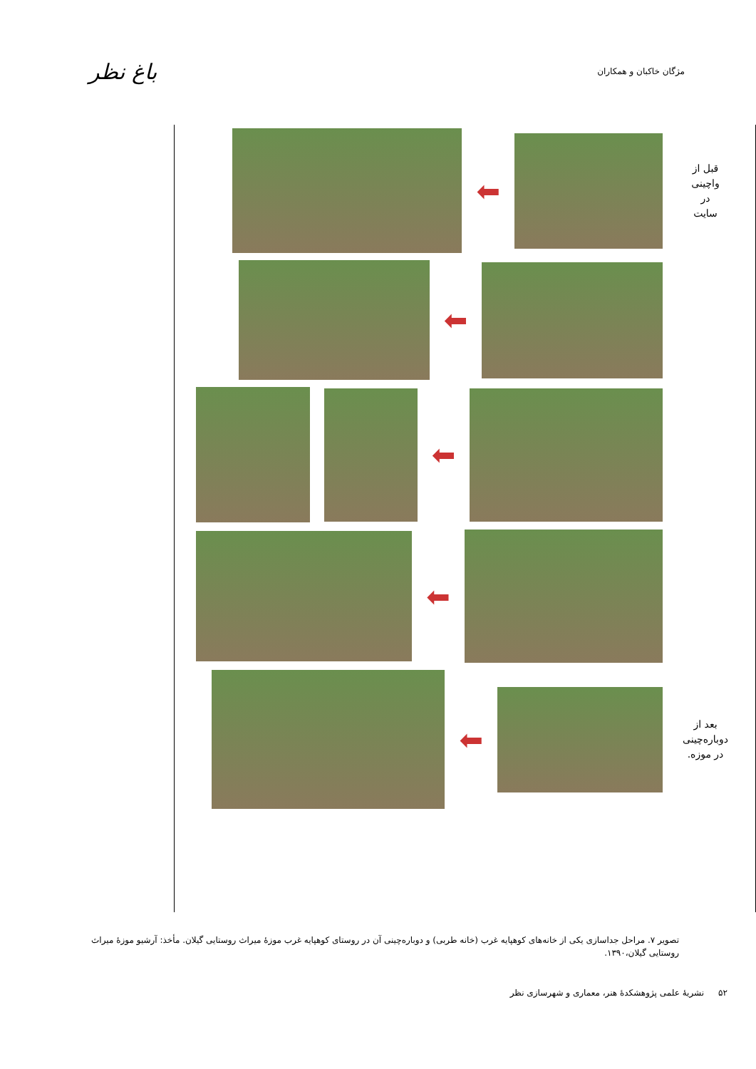مژگان خاکبان و همکاران
باغ نظر
قبل از
واچینی
در
سایت
⬅
⬅
⬅
⬅
بعد از
دوباره‌چینی
در موزه.
⬅
تصویر ۷. مراحل جداسازی یکی از خانه‌های کوهپایه غرب (خانه طربی) و دوباره‌چینی آن در روستای کوهپایه غرب موزهٔ میراث روستایی گیلان. مأخذ: آرشیو موزهٔ میراث روستایی گیلان،۱۳۹۰.
۵۲ نشریهٔ علمی پژوهشکدهٔ هنر، معماری و شهرسازی نظر